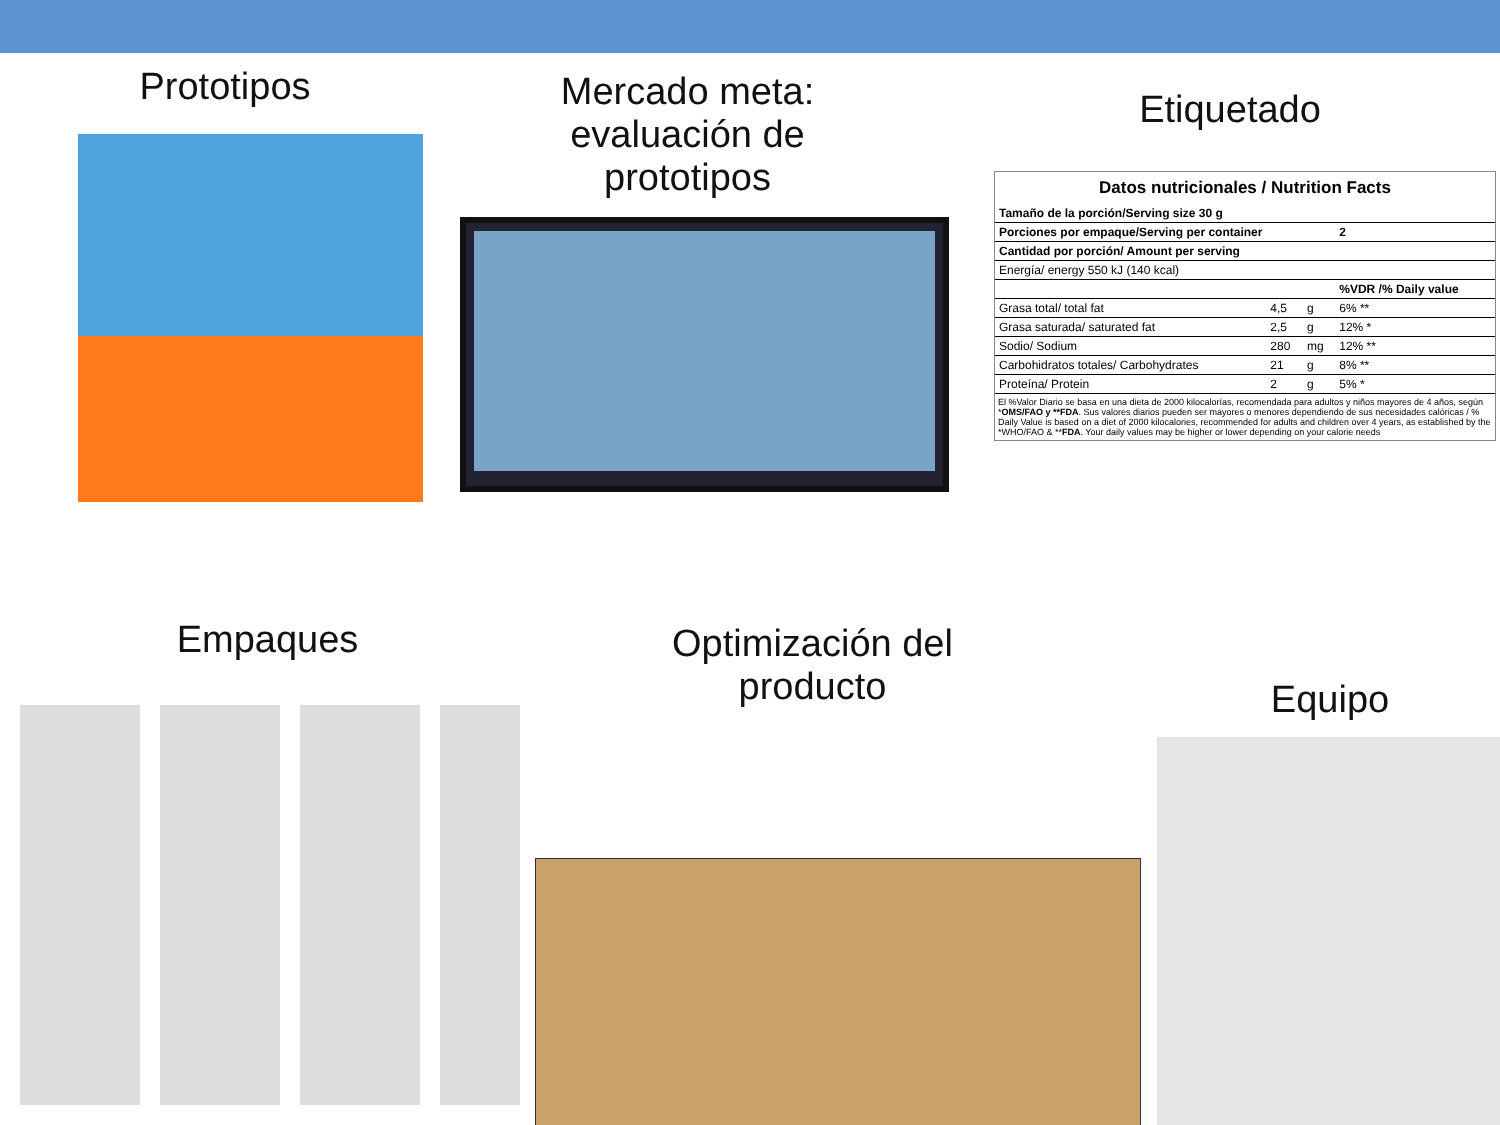Prototipos
Mercado meta: evaluación de prototipos
Etiquetado
Datos nutricionales / Nutrition Facts
| Tamaño de la porción/Serving size 30 g | | | |
| Porciones por empaque/Serving per container | | | 2 |
| Cantidad por porción/ Amount per serving | | | |
| Energía/ energy 550 kJ (140 kcal) | | | |
| | | | %VDR /% Daily value |
| Grasa total/ total fat | 4,5 | g | 6% ** |
| Grasa saturada/ saturated fat | 2,5 | g | 12% * |
| Sodio/ Sodium | 280 | mg | 12% ** |
| Carbohidratos totales/ Carbohydrates | 21 | g | 8% ** |
| Proteína/ Protein | 2 | g | 5% * |
El %Valor Diario se basa en una dieta de 2000 kilocalorías, recomendada para adultos y niños mayores de 4 años, según *OMS/FAO y **FDA. Sus valores diarios pueden ser mayores o menores dependiendo de sus necesidades calóricas / % Daily Value is based on a diet of 2000 kilocalories, recommended for adults and children over 4 years, as established by the *WHO/FAO & **FDA. Your daily values may be higher or lower depending on your calorie needs
Empaques
Optimización del producto
Equipo